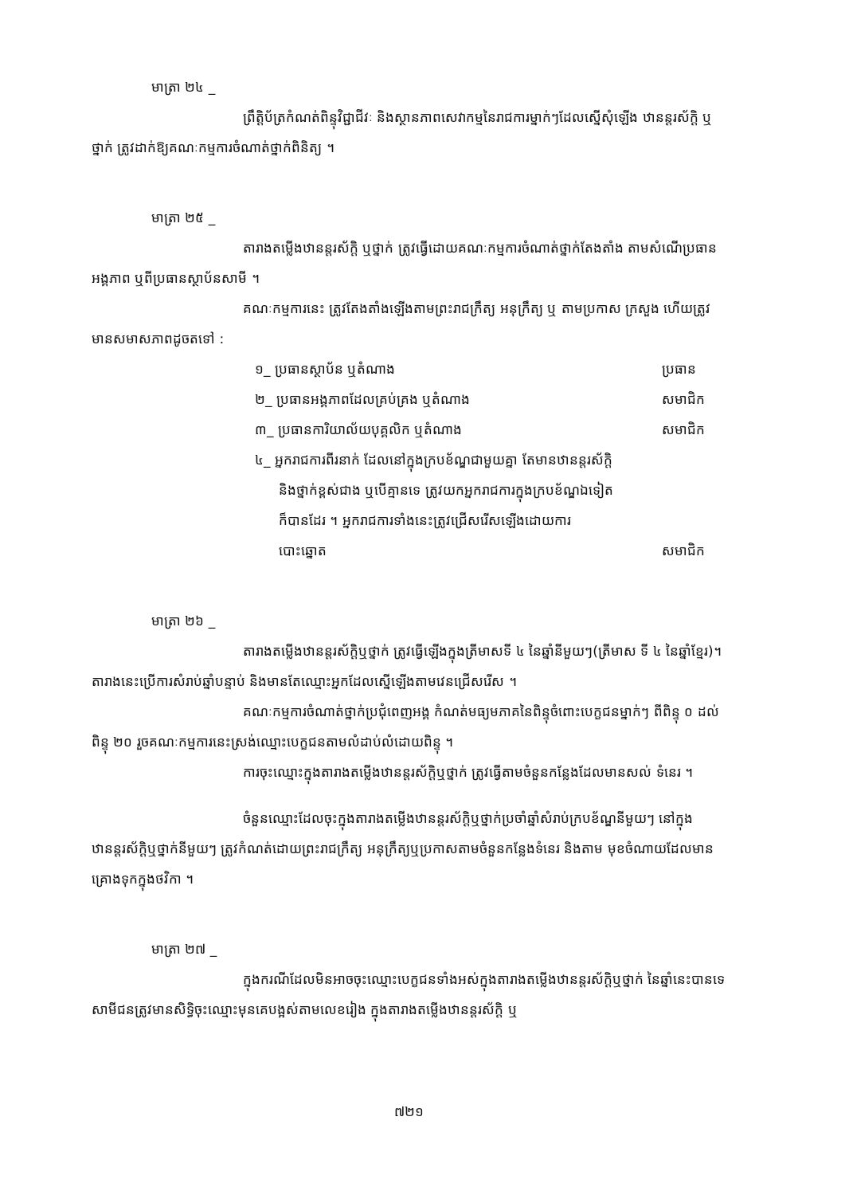មាត្រា ២៤ _
ព្រឹត្តិប័ត្រកំណត់ពិន្ទុវិជ្ជាជីវៈ និងស្ថានភាពសេវាកម្មនៃរាជការម្នាក់ៗដែលស្នើសុំឡើង ឋានន្តរស័ក្តិ ឬថ្នាក់ ត្រូវដាក់ឱ្យគណៈកម្មការចំណាត់ថ្នាក់ពិនិត្យ ។
មាត្រា ២៥ _
តារាងតម្លើងឋានន្តរស័ក្តិ ឬថ្នាក់ ត្រូវធ្វើដោយគណៈកម្មការចំណាត់ថ្នាក់តែងតាំង តាមសំណើប្រធានអង្គភាព ឬពីប្រធានស្ថាប័នសាមី ។
គណៈកម្មការនេះ ត្រូវតែងតាំងឡើងតាមព្រះរាជក្រឹត្យ អនុក្រឹត្យ ឬ តាមប្រកាស ក្រសួង ហើយត្រូវមានសមាសភាពដូចតទៅ :
១_ ប្រធានស្ថាប័ន ឬតំណាង ប្រធាន
២_ ប្រធានអង្គភាពដែលគ្រប់គ្រង ឬតំណាង សមាជិក
៣_ ប្រធានការិយាល័យបុគ្គលិក ឬតំណាង សមាជិក
៤_ អ្នករាជការពីរនាក់ ដែលនៅក្នុងក្របខ័ណ្ឌជាមួយគ្នា តែមានឋានន្តរស័ក្តិ
និងថ្នាក់ខ្ពស់ជាង ឬបើគ្មានទេ ត្រូវយកអ្នករាជការក្នុងក្របខ័ណ្ឌឯទៀត
ក៏បានដែរ ។ អ្នករាជការទាំងនេះត្រូវជ្រើសរើសឡើងដោយការ
បោះឆ្នោត សមាជិក
មាត្រា ២៦ _
តារាងតម្លើងឋានន្តរស័ក្តិឬថ្នាក់ ត្រូវធ្វើឡើងក្នុងត្រីមាសទី ៤ នៃឆ្នាំនីមួយៗ(ត្រីមាស ទី ៤ នៃឆ្នាំខ្មែរ)។ តារាងនេះប្រើការសំរាប់ឆ្នាំបន្ទាប់ និងមានតែឈ្មោះអ្នកដែលស្នើឡើងតាមវេនជ្រើសរើស ។
គណៈកម្មការចំណាត់ថ្នាក់ប្រជុំពេញអង្គ កំណត់មធ្យមភាគនៃពិន្ទុចំពោះបេក្ខជនម្នាក់ៗ ពីពិន្ទុ ០ ដល់ពិន្ទុ ២០ រួចគណៈកម្មការនេះស្រង់ឈ្មោះបេក្ខជនតាមលំដាប់លំដោយពិន្ទុ ។
ការចុះឈ្មោះក្នុងតារាងតម្លើងឋានន្តរស័ក្តិឬថ្នាក់ ត្រូវធ្វើតាមចំនួនកន្លែងដែលមានសល់ ទំនេរ ។
ចំនួនឈ្មោះដែលចុះក្នុងតារាងតម្លើងឋានន្តរស័ក្តិឬថ្នាក់ប្រចាំឆ្នាំសំរាប់ក្របខ័ណ្ឌនីមួយៗ នៅក្នុងឋានន្តរស័ក្តិឬថ្នាក់នីមួយៗ ត្រូវកំណត់ដោយព្រះរាជក្រឹត្យ អនុក្រឹត្យឬប្រកាសតាមចំនួនកន្លែងទំនេរ និងតាម មុខចំណាយដែលមានគ្រោងទុកក្នុងថវិកា ។
មាត្រា ២៧ _
ក្នុងករណីដែលមិនអាចចុះឈ្មោះបេក្ខជនទាំងអស់ក្នុងតារាងតម្លើងឋានន្តរស័ក្តិឬថ្នាក់ នៃឆ្នាំនេះបានទេ សាមីជនត្រូវមានសិទ្ធិចុះឈ្មោះមុនគេបង្អស់តាមលេខរៀង ក្នុងតារាងតម្លើងឋានន្តរស័ក្តិ ឬ
៧២១